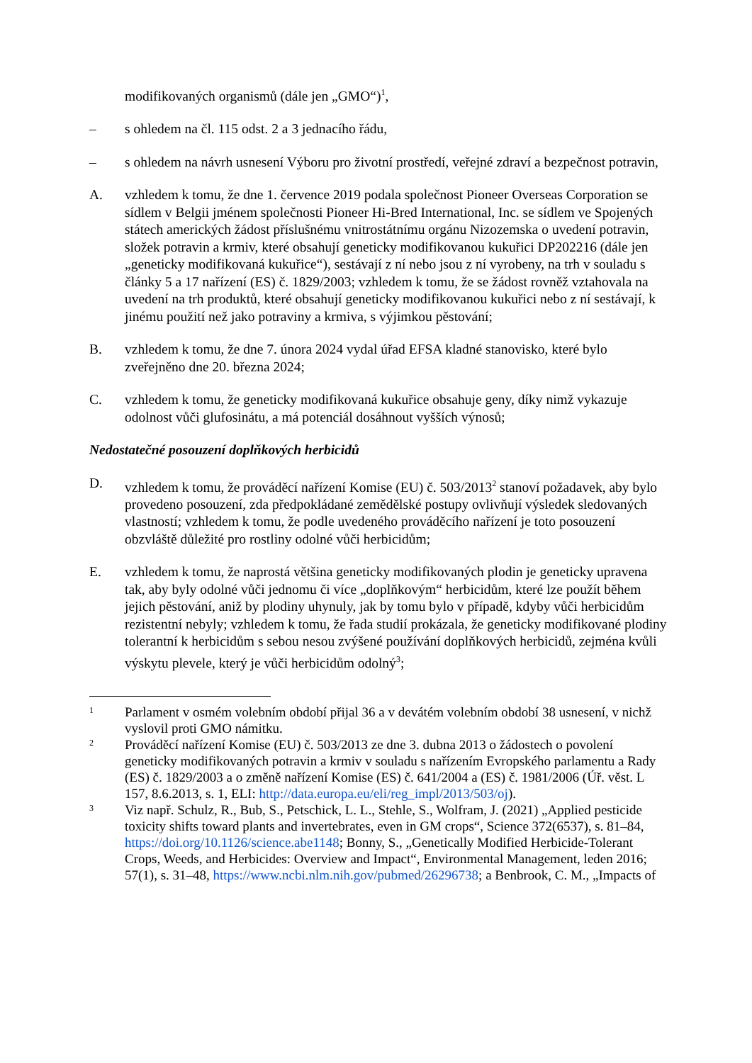modifikovaných organismů (dále jen „GMO“)<sup>1</sup>,
– s ohledem na čl. 115 odst. 2 a 3 jednacího řádu,
– s ohledem na návrh usnesení Výboru pro životní prostředí, veřejné zdraví a bezpečnost potravin,
A. vzhledem k tomu, že dne 1. července 2019 podala společnost Pioneer Overseas Corporation se sídlem v Belgii jménem společnosti Pioneer Hi-Bred International, Inc. se sídlem ve Spojených státech amerických žádost příslušnému vnitrostátnímu orgánu Nizozemska o uvedení potravin, složek potravin a krmiv, které obsahují geneticky modifikovanou kukuřici DP202216 (dále jen „geneticky modifikovaná kukuřice“), sestávají z ní nebo jsou z ní vyrobeny, na trh v souladu s články 5 a 17 nařízení (ES) č. 1829/2003; vzhledem k tomu, že se žádost rovněž vztahovala na uvedení na trh produktů, které obsahují geneticky modifikovanou kukuřici nebo z ní sestávají, k jinému použití než jako potraviny a krmiva, s výjimkou pěstování;
B. vzhledem k tomu, že dne 7. února 2024 vydal úřad EFSA kladné stanovisko, které bylo zveřejněno dne 20. března 2024;
C. vzhledem k tomu, že geneticky modifikovaná kukuřice obsahuje geny, díky nimž vykazuje odolnost vůči glufosinátu, a má potenciál dosáhnout vyšších výnosů;
Nedostatečné posouzení doplňkových herbicidů
D. vzhledem k tomu, že prováděcí nařízení Komise (EU) č. 503/2013<sup>2</sup> stanoví požadavek, aby bylo provedeno posouzení, zda předpokládané zemědělské postupy ovlivňují výsledek sledovaných vlastností; vzhledem k tomu, že podle uvedeného prováděcího nařízení je toto posouzení obzvláště důležité pro rostliny odolné vůči herbicidům;
E. vzhledem k tomu, že naprostá většina geneticky modifikovaných plodin je geneticky upravena tak, aby byly odolné vůči jednomu či více „doplňkovým“ herbicidům, které lze použít během jejich pěstování, aniž by plodiny uhynuly, jak by tomu bylo v případě, kdyby vůči herbicidům rezistentní nebyly; vzhledem k tomu, že řada studií prokázala, že geneticky modifikované plodiny tolerantní k herbicidům s sebou nesou zvýšené používání doplňkových herbicidů, zejména kvůli výskytu plevele, který je vůči herbicidům odolný<sup>3</sup>;
1
Parlament v osmém volebním období přijal 36 a v devátém volebním období 38 usnesení, v nichž vyslovil proti GMO námitku.
2
Prováděcí nařízení Komise (EU) č. 503/2013 ze dne 3. dubna 2013 o žádostech o povolení geneticky modifikovaných potravin a krmiv v souladu s nařízením Evropského parlamentu a Rady (ES) č. 1829/2003 a o změně nařízení Komise (ES) č. 641/2004 a (ES) č. 1981/2006 (Úř. věst. L 157, 8.6.2013, s. 1, ELI: http://data.europa.eu/eli/reg_impl/2013/503/oj).
3
Viz např. Schulz, R., Bub, S., Petschick, L. L., Stehle, S., Wolfram, J. (2021) „Applied pesticide toxicity shifts toward plants and invertebrates, even in GM crops“, Science 372(6537), s. 81–84, https://doi.org/10.1126/science.abe1148; Bonny, S., „Genetically Modified Herbicide-Tolerant Crops, Weeds, and Herbicides: Overview and Impact“, Environmental Management, leden 2016; 57(1), s. 31–48, https://www.ncbi.nlm.nih.gov/pubmed/26296738; a Benbrook, C. M., „Impacts of